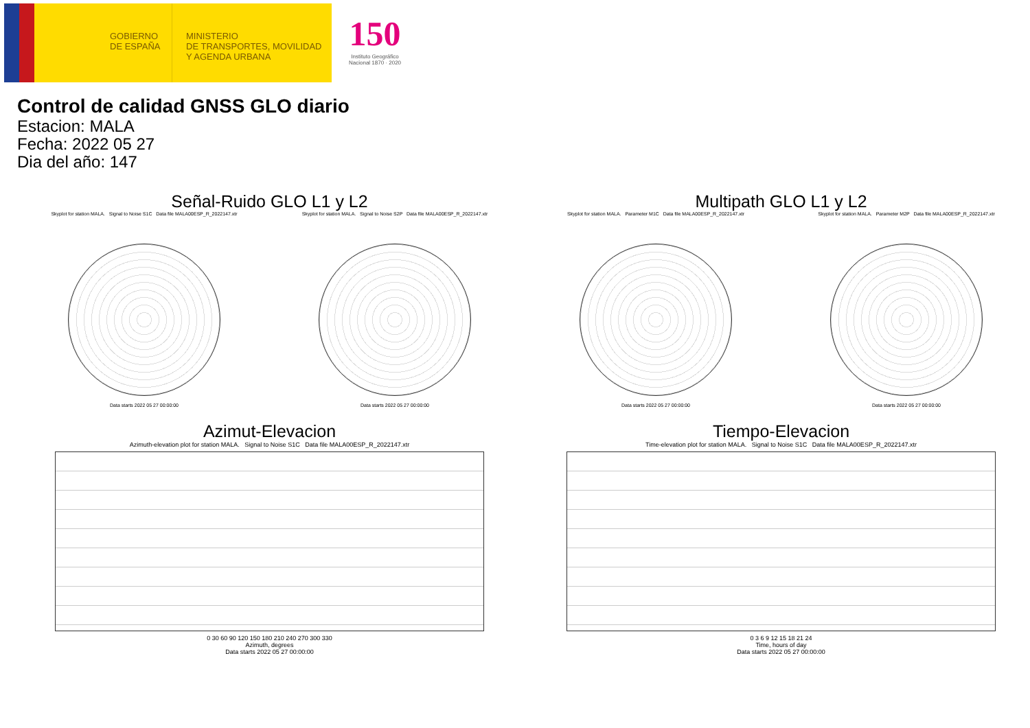GOBIERNO DE ESPAÑA
MINISTERIO
DE TRANSPORTES, MOVILIDAD
Y AGENDA URBANA
150
Instituto Geográfico
Nacional 1870 · 2020
Control de calidad GNSS GLO diario
Estacion: MALA
Fecha: 2022 05 27
Dia del año: 147
Señal-Ruido GLO L1 y L2
Skyplot for station MALA. Signal to Noise S1C Data file MALA00ESP_R_2022147.xtr
Data starts 2022 05 27 00:00:00
Skyplot for station MALA. Signal to Noise S2P Data file MALA00ESP_R_2022147.xtr
Data starts 2022 05 27 00:00:00
Multipath GLO L1 y L2
Skyplot for station MALA. Parameter M1C Data file MALA00ESP_R_2022147.xtr
Data starts 2022 05 27 00:00:00
Skyplot for station MALA. Parameter M2P Data file MALA00ESP_R_2022147.xtr
Data starts 2022 05 27 00:00:00
Azimut-Elevacion
Azimuth-elevation plot for station MALA. Signal to Noise S1C Data file MALA00ESP_R_2022147.xtr
0 30 60 90 120 150 180 210 240 270 300 330
Azimuth, degrees
Data starts 2022 05 27 00:00:00
Tiempo-Elevacion
Time-elevation plot for station MALA. Signal to Noise S1C Data file MALA00ESP_R_2022147.xtr
0 3 6 9 12 15 18 21 24
Time, hours of day
Data starts 2022 05 27 00:00:00